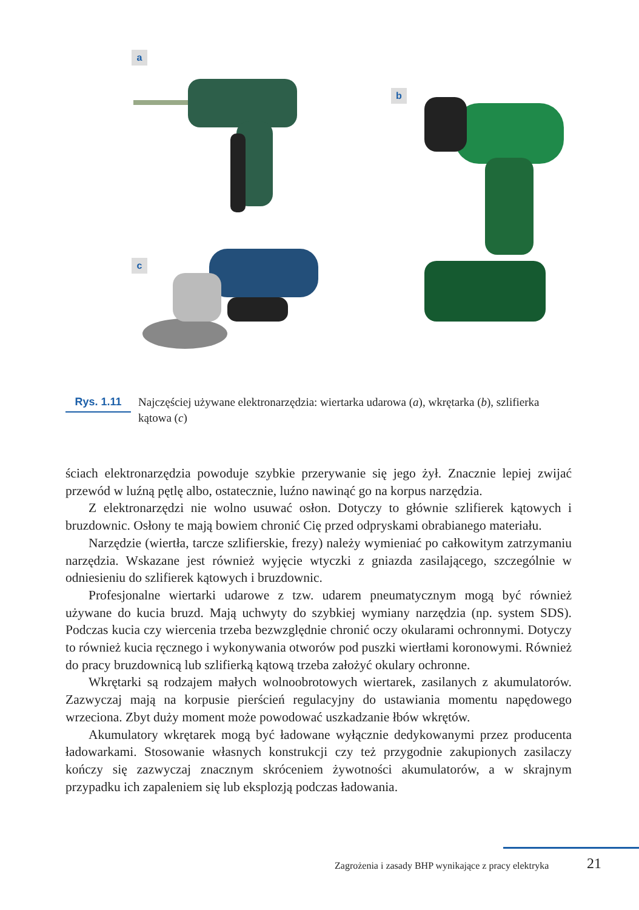a
b
c
Rys. 1.11
Najczęściej używane elektronarzędzia: wiertarka udarowa (a), wkrętarka (b), szlifierka kątowa (c)
ściach elektronarzędzia powoduje szybkie przerywanie się jego żył. Znacznie lepiej zwijać przewód w luźną pętlę albo, ostatecznie, luźno nawinąć go na korpus narzędzia.
Z elektronarzędzi nie wolno usuwać osłon. Dotyczy to głównie szlifierek kątowych i bruzdownic. Osłony te mają bowiem chronić Cię przed odpryskami obrabianego materiału.
Narzędzie (wiertła, tarcze szlifierskie, frezy) należy wymieniać po całkowitym zatrzymaniu narzędzia. Wskazane jest również wyjęcie wtyczki z gniazda zasilającego, szczególnie w odniesieniu do szlifierek kątowych i bruzdownic.
Profesjonalne wiertarki udarowe z tzw. udarem pneumatycznym mogą być również używane do kucia bruzd. Mają uchwyty do szybkiej wymiany narzędzia (np. system SDS). Podczas kucia czy wiercenia trzeba bezwzględnie chronić oczy okularami ochronnymi. Dotyczy to również kucia ręcznego i wykonywania otworów pod puszki wiertłami koronowymi. Również do pracy bruzdownicą lub szlifierką kątową trzeba założyć okulary ochronne.
Wkrętarki są rodzajem małych wolnoobrotowych wiertarek, zasilanych z akumulatorów. Zazwyczaj mają na korpusie pierścień regulacyjny do ustawiania momentu napędowego wrzeciona. Zbyt duży moment może powodować uszkadzanie łbów wkrętów.
Akumulatory wkrętarek mogą być ładowane wyłącznie dedykowanymi przez producenta ładowarkami. Stosowanie własnych konstrukcji czy też przygodnie zakupionych zasilaczy kończy się zazwyczaj znacznym skróceniem żywotności akumulatorów, a w skrajnym przypadku ich zapaleniem się lub eksplozją podczas ładowania.
Zagrożenia i zasady BHP wynikające z pracy elektryka
21